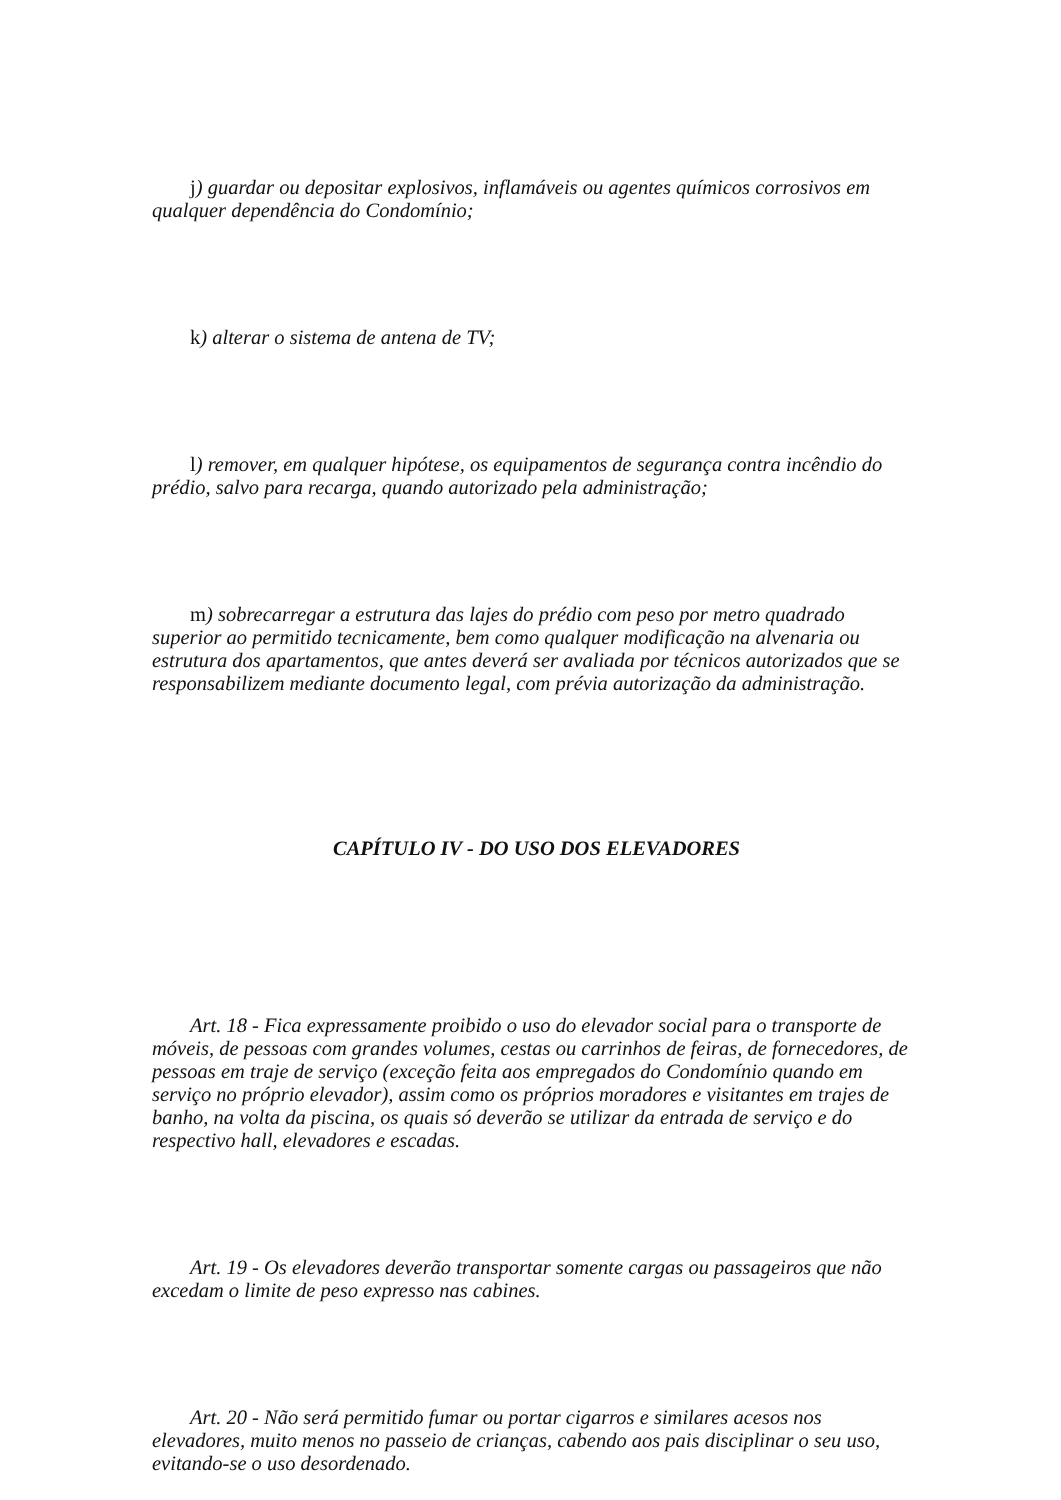j) guardar ou depositar explosivos, inflamáveis ou agentes químicos corrosivos em qualquer dependência do Condomínio;
k) alterar o sistema de antena de TV;
l) remover, em qualquer hipótese, os equipamentos de segurança contra incêndio do prédio, salvo para recarga, quando autorizado pela administração;
m) sobrecarregar a estrutura das lajes do prédio com peso por metro quadrado superior ao permitido tecnicamente, bem como qualquer modificação na alvenaria ou estrutura dos apartamentos, que antes deverá ser avaliada por técnicos autorizados que se responsabilizem mediante documento legal, com prévia autorização da administração.
CAPÍTULO IV - DO USO DOS ELEVADORES
Art. 18 - Fica expressamente proibido o uso do elevador social para o transporte de móveis, de pessoas com grandes volumes, cestas ou carrinhos de feiras, de fornecedores, de pessoas em traje de serviço (exceção feita aos empregados do Condomínio quando em serviço no próprio elevador), assim como os próprios moradores e visitantes em trajes de banho, na volta da piscina, os quais só deverão se utilizar da entrada de serviço e do respectivo hall, elevadores e escadas.
Art. 19 - Os elevadores deverão transportar somente cargas ou passageiros que não excedam o limite de peso expresso nas cabines.
Art. 20 - Não será permitido fumar ou portar cigarros e similares acesos nos elevadores, muito menos no passeio de crianças, cabendo aos pais disciplinar o seu uso, evitando-se o uso desordenado.